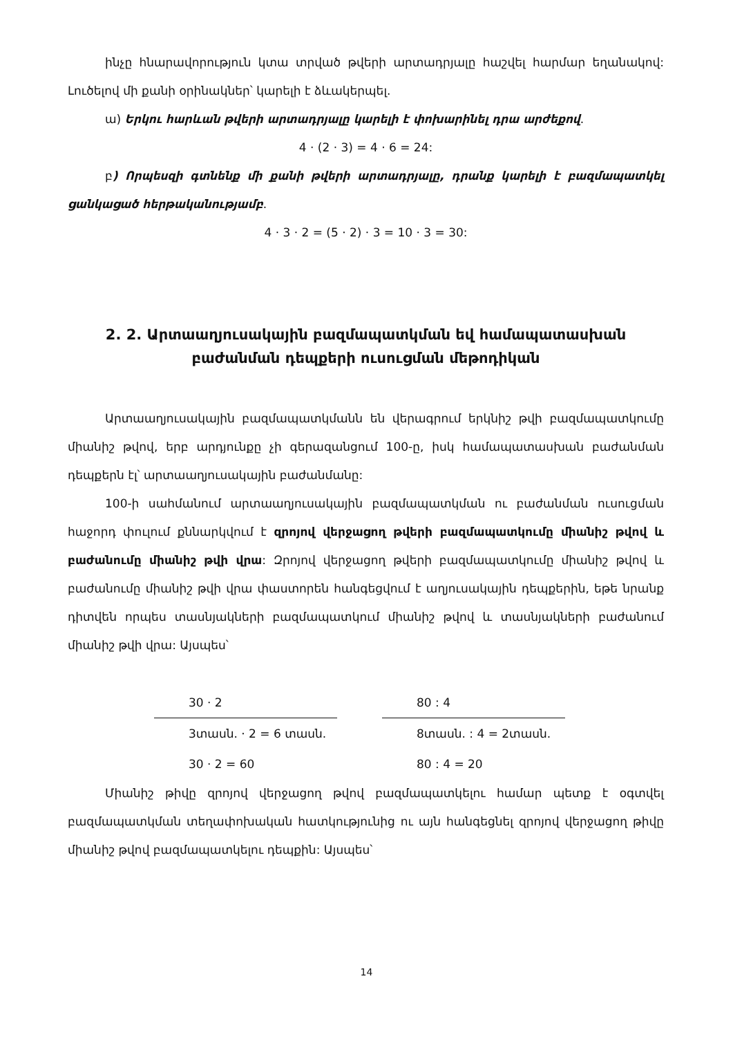ինչը հնարավորություն կտա տրված թվերի արտադրյալը հաշվել հարմար եղանակով: Լուծելով մի քանի օրինակներ՝ կարելի է ձևակերպել.
ա) Երկու հարևան թվերի արտադրյալը կարելի է փոխարինել դրա արժեքով.
4 · (2 · 3) = 4 · 6 = 24:
բ) Որպեսզի գտնենք մի քանի թվերի արտադրյալը, դրանք կարելի է բազմապատկել ցանկացած հերթականությամբ.
4 · 3 · 2 = (5 · 2) · 3 = 10 · 3 = 30:
2. 2. Արտաաղյուսակային բազմապատկման եվ համապատասխան
բաժանման դեպքերի ուսուցման մեթոդիկան
Արտաաղյուսակային բազմապատկմանն են վերագրում երկնիշ թվի բազմապատկումը միանիշ թվով, երբ արդյունքը չի գերազանցում 100-ը, իսկ համապատասխան բաժանման դեպքերն էլ՝ արտաաղյուսակային բաժանմանը:
100-ի սահմանում արտաաղյուսակային բազմապատկման ու բաժանման ուսուցման հաջորդ փուլում քննարկվում է զրոյով վերջացող թվերի բազմապատկումը միանիշ թվով և բաժանումը միանիշ թվի վրա: Զրոյով վերջացող թվերի բազմապատկումը միանիշ թվով և բաժանումը միանիշ թվի վրա փաստորեն հանգեցվում է աղյուսակային դեպքերին, եթե նրանք դիտվեն որպես տասնյակների բազմապատկում միանիշ թվով և տասնյակների բաժանում միանիշ թվի վրա: Այսպես՝
30 · 2
3տասն. · 2 = 6 տասն.
30 · 2 = 60
80 : 4
8տասն. : 4 = 2տասն.
80 : 4 = 20
Միանիշ թիվը զրոյով վերջացող թվով բազմապատկելու համար պետք է օգտվել բազմապատկման տեղափոխական հատկությունից ու այն հանգեցնել զրոյով վերջացող թիվը միանիշ թվով բազմապատկելու դեպքին: Այսպես՝
14